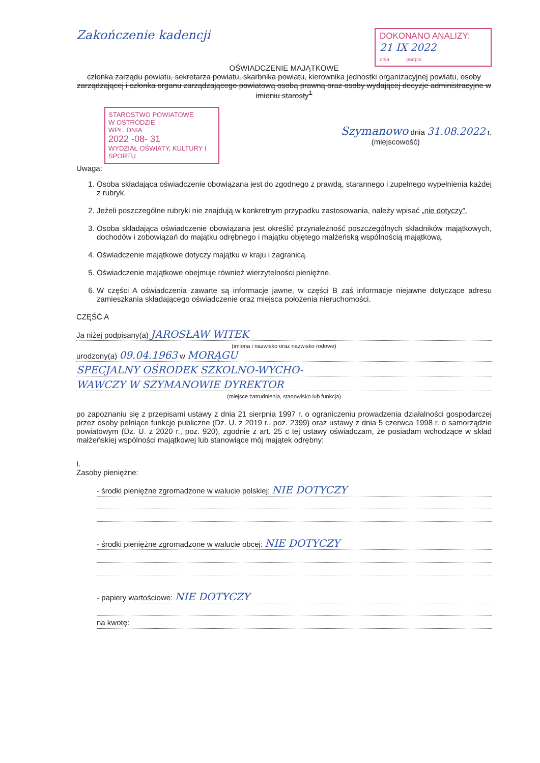Zakończenie kadencji
DOKONANO ANALIZY:
21 IX 2022
dnia podpis
OŚWIADCZENIE MAJĄTKOWE
członka zarządu powiatu, sekretarza powiatu, skarbnika powiatu, kierownika jednostki organizacyjnej powiatu, osoby zarządzającej i członka organu zarządzającego powiatową osobą prawną oraz osoby wydającej decyzje administracyjne w imieniu starosty<sup>1</sup>
STAROSTWO POWIATOWE
W OSTRÓDZIE
WPŁ. DNIA
2022 -08- 31
WYDZIAŁ OŚWIATY, KULTURY I SPORTU
Szymanowo dnia 31.08.2022 r.
(miejscowość)
Uwaga:
1. Osoba składająca oświadczenie obowiązana jest do zgodnego z prawdą, starannego i zupełnego wypełnienia każdej z rubryk.
2. Jeżeli poszczególne rubryki nie znajdują w konkretnym przypadku zastosowania, należy wpisać „nie dotyczy”.
3. Osoba składająca oświadczenie obowiązana jest określić przynależność poszczególnych składników majątkowych, dochodów i zobowiązań do majątku odrębnego i majątku objętego małżeńską wspólnością majątkową.
4. Oświadczenie majątkowe dotyczy majątku w kraju i zagranicą.
5. Oświadczenie majątkowe obejmuje również wierzytelności pieniężne.
6. W części A oświadczenia zawarte są informacje jawne, w części B zaś informacje niejawne dotyczące adresu zamieszkania składającego oświadczenie oraz miejsca położenia nieruchomości.
CZĘŚĆ A
Ja niżej podpisany(a) JAROSŁAW WITEK
(imiona i nazwisko oraz nazwisko rodowe)
urodzony(a) 09.04.1963 w MORĄGU
SPECJALNY OŚRODEK SZKOLNO-WYCHO-
WAWCZY W SZYMANOWIE DYREKTOR
(miejsce zatrudnienia, stanowisko lub funkcja)
po zapoznaniu się z przepisami ustawy z dnia 21 sierpnia 1997 r. o ograniczeniu prowadzenia działalności gospodarczej przez osoby pełniące funkcje publiczne (Dz. U. z 2019 r., poz. 2399) oraz ustawy z dnia 5 czerwca 1998 r. o samorządzie powiatowym (Dz. U. z 2020 r., poz. 920), zgodnie z art. 25 c tej ustawy oświadczam, że posiadam wchodzące w skład małżeńskiej wspólności majątkowej lub stanowiące mój majątek odrębny:
I.
Zasoby pieniężne:
- środki pieniężne zgromadzone w walucie polskiej: NIE DOTYCZY
- środki pieniężne zgromadzone w walucie obcej: NIE DOTYCZY
- papiery wartościowe: NIE DOTYCZY
na kwotę: